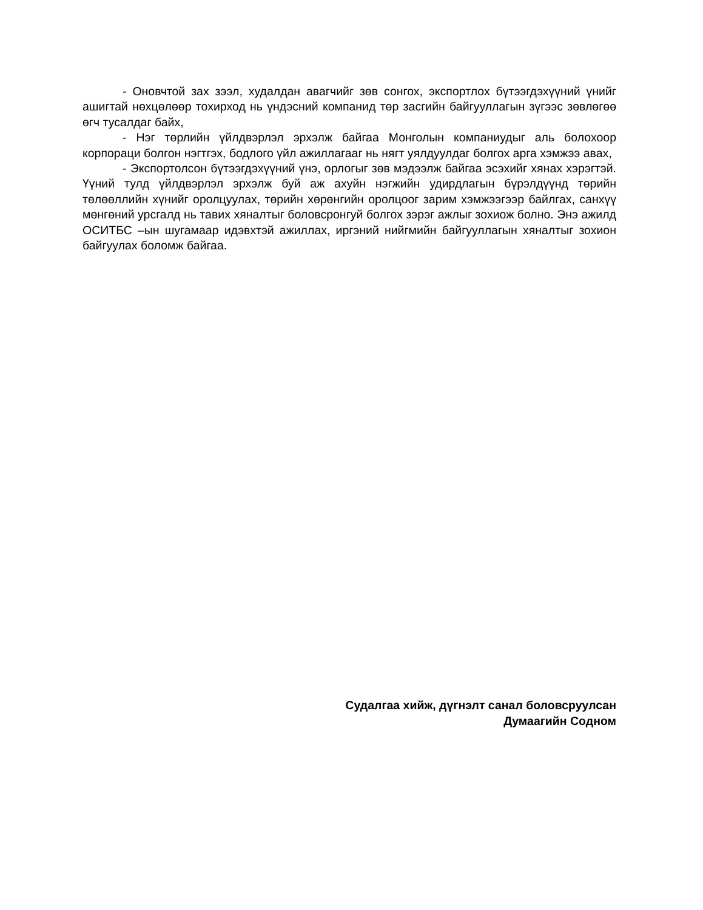- Оновчтой зах зээл, худалдан авагчийг зөв сонгох, экспортлох бүтээгдэхүүний үнийг ашигтай нөхцөлөөр тохирход нь үндэсний компанид төр засгийн байгууллагын зүгээс зөвлөгөө өгч тусалдаг байх,
- Нэг төрлийн үйлдвэрлэл эрхэлж байгаа Монголын компаниудыг аль болохоор корпораци болгон нэгтгэх, бодлого үйл ажиллагааг нь нягт уялдуулдаг болгох арга хэмжээ авах,
- Экспортолсон бүтээгдэхүүний үнэ, орлогыг зөв мэдээлж байгаа эсэхийг хянах хэрэгтэй. Үүний тулд үйлдвэрлэл эрхэлж буй аж ахуйн нэгжийн удирдлагын бүрэлдүүнд төрийн төлөөллийн хүнийг оролцуулах, төрийн хөрөнгийн оролцоог зарим хэмжээгээр байлгах, санхүү мөнгөний урсгалд нь тавих хяналтыг боловсронгуй болгох зэрэг ажлыг зохиож болно. Энэ ажилд ОСИТБС –ын шугамаар идэвхтэй ажиллах, иргэний нийгмийн байгууллагын хяналтыг зохион байгуулах боломж байгаа.
Судалгаа хийж, дүгнэлт санал боловсруулсан
Думаагийн Содном